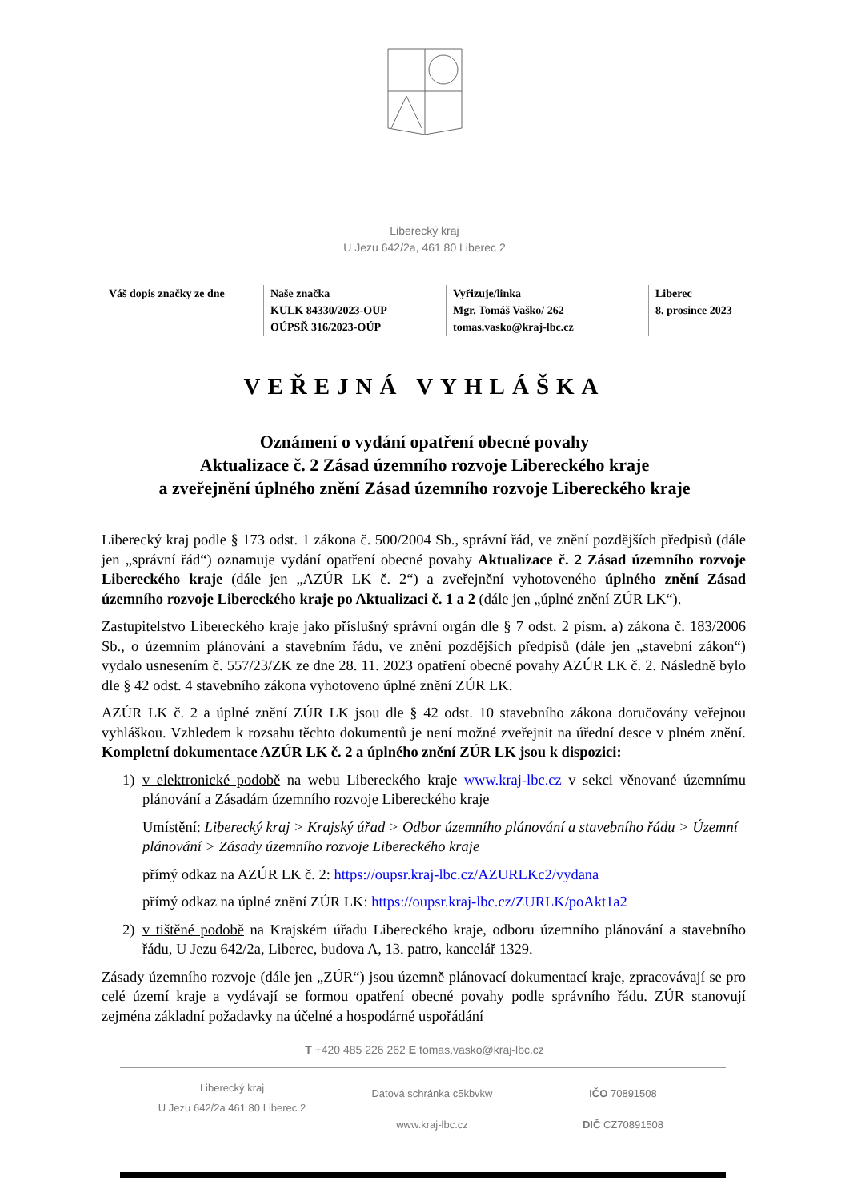Liberecký kraj
U Jezu 642/2a, 461 80 Liberec 2
| Váš dopis značky ze dne | Naše značka KULK 84330/2023-OUP OÚPSŘ 316/2023-OÚP | Vyřizuje/linka Mgr. Tomáš Vaško/ 262 tomas.vasko@kraj-lbc.cz | Liberec 8. prosince 2023 |
VEŘEJNÁ VYHLÁŠKA
Oznámení o vydání opatření obecné povahy
Aktualizace č. 2 Zásad územního rozvoje Libereckého kraje
a zveřejnění úplného znění Zásad územního rozvoje Libereckého kraje
Liberecký kraj podle § 173 odst. 1 zákona č. 500/2004 Sb., správní řád, ve znění pozdějších předpisů (dále jen „správní řád“) oznamuje vydání opatření obecné povahy Aktualizace č. 2 Zásad územního rozvoje Libereckého kraje (dále jen „AZÚR LK č. 2“) a zveřejnění vyhotoveného úplného znění Zásad územního rozvoje Libereckého kraje po Aktualizaci č. 1 a 2 (dále jen „úplné znění ZÚR LK“).
Zastupitelstvo Libereckého kraje jako příslušný správní orgán dle § 7 odst. 2 písm. a) zákona č. 183/2006 Sb., o územním plánování a stavebním řádu, ve znění pozdějších předpisů (dále jen „stavební zákon“) vydalo usnesením č. 557/23/ZK ze dne 28. 11. 2023 opatření obecné povahy AZÚR LK č. 2. Následně bylo dle § 42 odst. 4 stavebního zákona vyhotoveno úplné znění ZÚR LK.
AZÚR LK č. 2 a úplné znění ZÚR LK jsou dle § 42 odst. 10 stavebního zákona doručovány veřejnou vyhláškou. Vzhledem k rozsahu těchto dokumentů je není možné zveřejnit na úřední desce v plném znění. Kompletní dokumentace AZÚR LK č. 2 a úplného znění ZÚR LK jsou k dispozici:
1) v elektronické podobě na webu Libereckého kraje www.kraj-lbc.cz v sekci věnované územnímu plánování a Zásadám územního rozvoje Libereckého kraje
Umístění: Liberecký kraj > Krajský úřad > Odbor územního plánování a stavebního řádu > Územní plánování > Zásady územního rozvoje Libereckého kraje
přímý odkaz na AZÚR LK č. 2: https://oupsr.kraj-lbc.cz/AZURLKc2/vydana
přímý odkaz na úplné znění ZÚR LK: https://oupsr.kraj-lbc.cz/ZURLK/poAkt1a2
2) v tištěné podobě na Krajském úřadu Libereckého kraje, odboru územního plánování a stavebního řádu, U Jezu 642/2a, Liberec, budova A, 13. patro, kancelář 1329.
Zásady územního rozvoje (dále jen „ZÚR“) jsou územně plánovací dokumentací kraje, zpracovávají se pro celé území kraje a vydávají se formou opatření obecné povahy podle správního řádu. ZÚR stanovují zejména základní požadavky na účelné a hospodárné uspořádání
T +420 485 226 262 E tomas.vasko@kraj-lbc.cz
Liberecký kraj
U Jezu 642/2a 461 80 Liberec 2
Datová schránka c5kbvkw
www.kraj-lbc.cz
IČO 70891508
DIČ CZ70891508